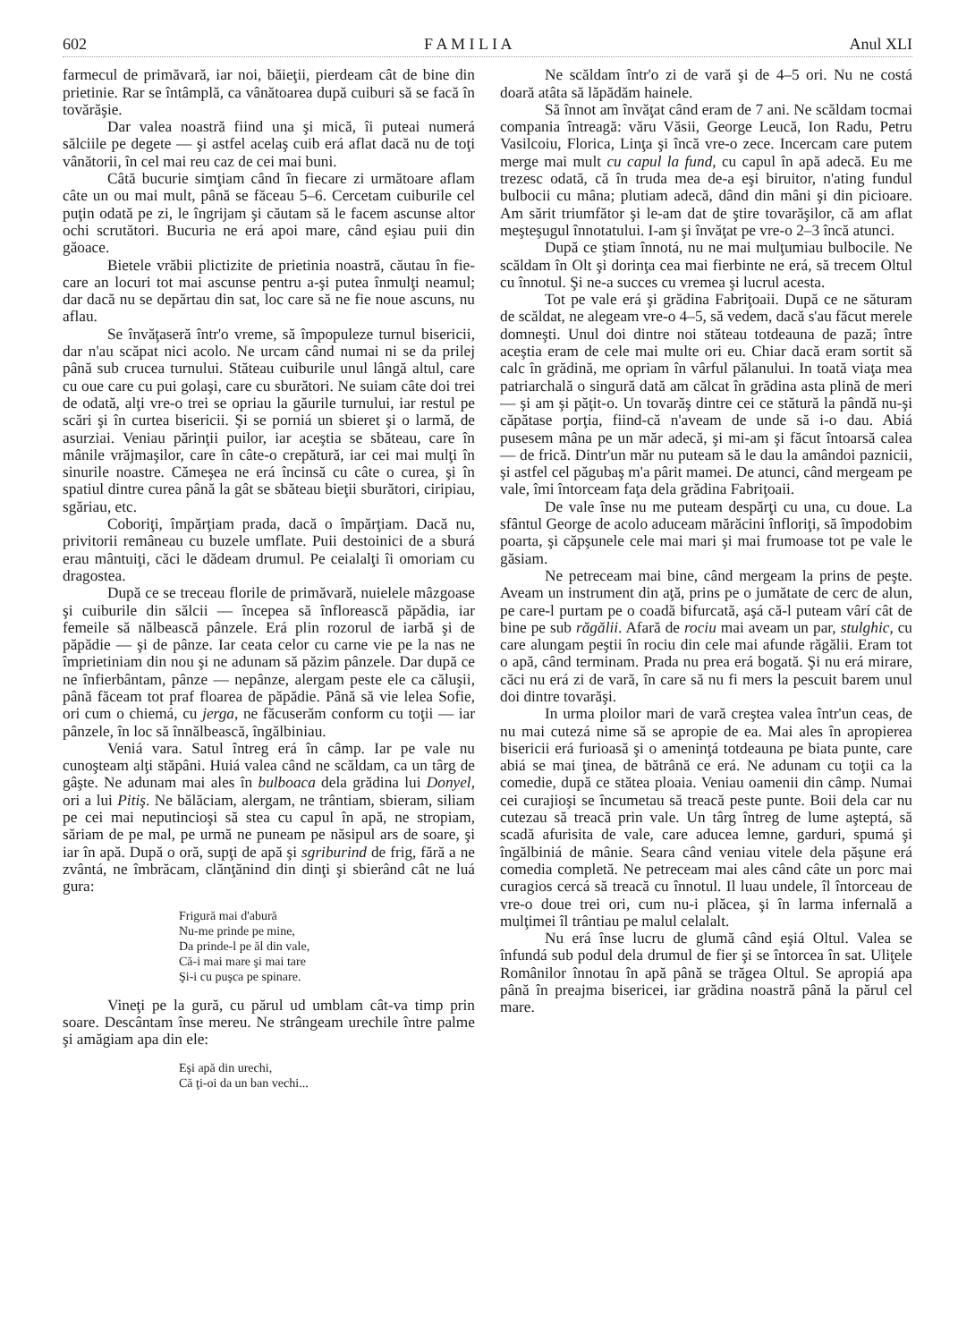602 F A M I L I A Anul XLI
farmecul de primăvară, iar noi, băieţii, pierdeam cât de bine din prietinie. Rar se întâmplă, ca vânătoarea după cuiburi să se facă în tovărăşie.
Dar valea noastră fiind una şi mică, îi puteai numerá sălciile pe degete — şi astfel acelaş cuib erá aflat dacă nu de toţi vânătorii, în cel mai reu caz de cei mai buni.
Câtă bucurie simţiam când în fiecare zi următoare aflam câte un ou mai mult, până se făceau 5–6. Cercetam cuiburile cel puţin odată pe zi, le îngrijam şi căutam să le facem ascunse altor ochi scrutători. Bucuria ne erá apoi mare, când eşiau puii din găoace.
Bietele vrăbii plictizite de prietinia noastră, căutau în fie-care an locuri tot mai ascunse pentru a-şi putea înmulţi neamul; dar dacă nu se depărtau din sat, loc care să ne fie noue ascuns, nu aflau.
Se învăţaseră într'o vreme, să împopuleze turnul bisericii, dar n'au scăpat nici acolo. Ne urcam când numai ni se da prilej până sub crucea turnului. Stăteau cuiburile unul lângă altul, care cu oue care cu pui golaşi, care cu sburători. Ne suiam câte doi trei de odată, alţi vre-o trei se opriau la găurile turnului, iar restul pe scări şi în curtea bisericii. Şi se porniá un sbieret şi o larmă, de asurziai. Veniau părinţii puilor, iar aceştia se sbăteau, care în mânile vrăjmaşilor, care în câte-o crepătură, iar cei mai mulţi în sinurile noastre. Cămeşea ne erá încinsă cu câte o curea, şi în spatiul dintre curea până la gât se sbăteau bieţii sburători, ciripiau, sgăriau, etc.
Coboriţi, împărţiam prada, dacă o împărţiam. Dacă nu, privitorii remâneau cu buzele umflate. Puii destoinici de a sburá erau mântuiţi, căci le dădeam drumul. Pe ceialalţi îi omoriam cu dragostea.
După ce se treceau florile de primăvară, nuielele mâzgoase şi cuiburile din sălcii — începea să înflorească păpădia, iar femeile să nălbească pânzele. Erá plin rozorul de iarbă şi de păpădie — şi de pânze. Iar ceata celor cu carne vie pe la nas ne împrietiniam din nou şi ne adunam să păzim pânzele. Dar după ce ne înfierbântam, pânze — nepânze, alergam peste ele ca căluşii, până făceam tot praf floarea de păpădie. Până să vie lelea Sofie, ori cum o chiemá, cu jerga, ne făcuserăm conform cu toţii — iar pânzele, în loc să înnălbească, îngălbiniau.
Veniá vara. Satul întreg erá în câmp. Iar pe vale nu cunoşteam alţi stăpâni. Huiá valea când ne scăldam, ca un târg de gâşte. Ne adunam mai ales în bulboaca dela grădina lui Donyel, ori a lui Pitiş. Ne bălăciam, alergam, ne trântiam, sbieram, siliam pe cei mai neputincioşi să stea cu capul în apă, ne stropiam, săriam de pe mal, pe urmă ne puneam pe năsipul ars de soare, şi iar în apă. După o oră, supţi de apă şi sgriburind de frig, fără a ne zvântá, ne îmbrăcam, clănţănind din dinţi şi sbierând cât ne luá gura:
Frigură mai d'abură
Nu-me prinde pe mine,
Da prinde-l pe ăl din vale,
Că-i mai mare şi mai tare
Şi-i cu puşca pe spinare.
Vineţi pe la gură, cu părul ud umblam cât-va timp prin soare. Descântam înse mereu. Ne strângeam urechile între palme şi amăgiam apa din ele:
Eşi apă din urechi,
Că ţi-oi da un ban vechi...
Ne scăldam într'o zi de vară şi de 4–5 ori. Nu ne costá doară atâta să lăpădăm hainele.
Să înnot am învăţat când eram de 7 ani. Ne scăldam tocmai compania întreagă: văru Văsii, George Leucă, Ion Radu, Petru Vasilcoiu, Florica, Linţa şi încă vre-o zece. Incercam care putem merge mai mult cu capul la fund, cu capul în apă adecă. Eu me trezesc odată, că în truda mea de-a eşi biruitor, n'ating fundul bulbocii cu mâna; plutiam adecă, dând din mâni şi din picioare. Am sărit triumfător şi le-am dat de ştire tovarăşilor, că am aflat meşteşugul înnotatului. I-am şi învăţat pe vre-o 2–3 încă atunci.
După ce ştiam înnotá, nu ne mai mulţumiau bulbocile. Ne scăldam în Olt şi dorinţa cea mai fierbinte ne erá, să trecem Oltul cu înnotul. Şi ne-a succes cu vremea şi lucrul acesta.
Tot pe vale erá şi grădina Fabriţoaii. După ce ne săturam de scăldat, ne alegeam vre-o 4–5, să vedem, dacă s'au făcut merele domneşti. Unul doi dintre noi stăteau totdeauna de pază; între aceştia eram de cele mai multe ori eu. Chiar dacă eram sortit să calc în grădină, me opriam în vârful pălanului. In toată viaţa mea patriarchală o singură dată am călcat în grădina asta plină de meri — şi am şi păţit-o. Un tovarăş dintre cei ce stătură la pândă nu-şi căpătase porţia, fiind-că n'aveam de unde să i-o dau. Abiá pusesem mâna pe un măr adecă, şi mi-am şi făcut întoarsă calea — de frică. Dintr'un măr nu puteam să le dau la amândoi paznicii, şi astfel cel păgubaş m'a pârit mamei. De atunci, când mergeam pe vale, îmi întorceam faţa dela grădina Fabriţoaii.
De vale înse nu me puteam despărţi cu una, cu doue. La sfântul George de acolo aduceam mărăcini înfloriţi, să împodobim poarta, şi căpşunele cele mai mari şi mai frumoase tot pe vale le găsiam.
Ne petreceam mai bine, când mergeam la prins de peşte. Aveam un instrument din aţă, prins pe o jumătate de cerc de alun, pe care-l purtam pe o coadă bifurcată, aşá că-l puteam vârí cât de bine pe sub răgălii. Afară de rociu mai aveam un par, stulghic, cu care alungam peştii în rociu din cele mai afunde răgălii. Eram tot o apă, când terminam. Prada nu prea erá bogată. Şi nu erá mirare, căci nu erá zi de vară, în care să nu fi mers la pescuit barem unul doi dintre tovarăşi.
In urma ploilor mari de vară creştea valea într'un ceas, de nu mai cutezá nime să se apropie de ea. Mai ales în apropierea bisericii erá furioasă şi o ameninţá totdeauna pe biata punte, care abiá se mai ţinea, de bătrână ce erá. Ne adunam cu toţii ca la comedie, după ce stătea ploaia. Veniau oamenii din câmp. Numai cei curajioşi se încumetau să treacă peste punte. Boii dela car nu cutezau să treacă prin vale. Un târg întreg de lume aşteptá, să scadă afurisita de vale, care aducea lemne, garduri, spumá şi îngălbiniá de mânie. Seara când veniau vitele dela păşune erá comedia completă. Ne petreceam mai ales când câte un porc mai curagios cercá să treacă cu înnotul. Il luau undele, îl întorceau de vre-o doue trei ori, cum nu-i plăcea, şi în larma infernală a mulţimei îl trântiau pe malul celalalt.
Nu erá înse lucru de glumă când eşiá Oltul. Valea se înfundá sub podul dela drumul de fier şi se întorcea în sat. Uliţele Românilor înnotau în apă până se trăgea Oltul. Se apropiá apa până în preajma bisericei, iar grădina noastră până la părul cel mare.